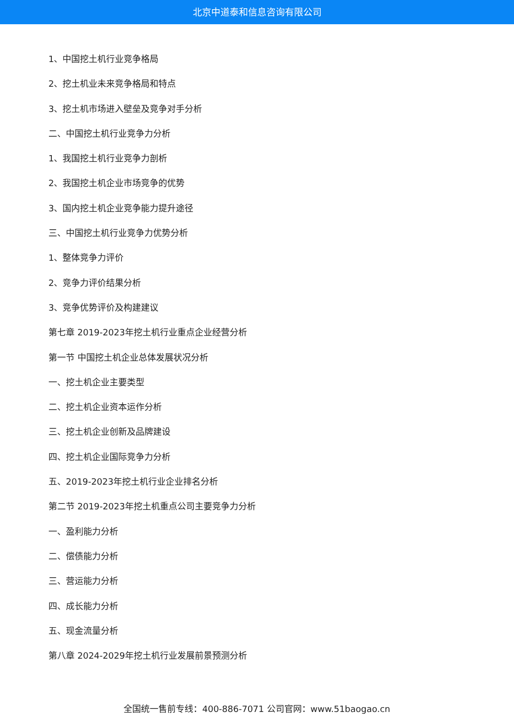北京中道泰和信息咨询有限公司
1、中国挖土机行业竞争格局
2、挖土机业未来竞争格局和特点
3、挖土机市场进入壁垒及竞争对手分析
二、中国挖土机行业竞争力分析
1、我国挖土机行业竞争力剖析
2、我国挖土机企业市场竞争的优势
3、国内挖土机企业竞争能力提升途径
三、中国挖土机行业竞争力优势分析
1、整体竞争力评价
2、竞争力评价结果分析
3、竞争优势评价及构建建议
第七章 2019-2023年挖土机行业重点企业经营分析
第一节 中国挖土机企业总体发展状况分析
一、挖土机企业主要类型
二、挖土机企业资本运作分析
三、挖土机企业创新及品牌建设
四、挖土机企业国际竞争力分析
五、2019-2023年挖土机行业企业排名分析
第二节 2019-2023年挖土机重点公司主要竞争力分析
一、盈利能力分析
二、偿债能力分析
三、营运能力分析
四、成长能力分析
五、现金流量分析
第八章 2024-2029年挖土机行业发展前景预测分析
全国统一售前专线：400-886-7071 公司官网：www.51baogao.cn